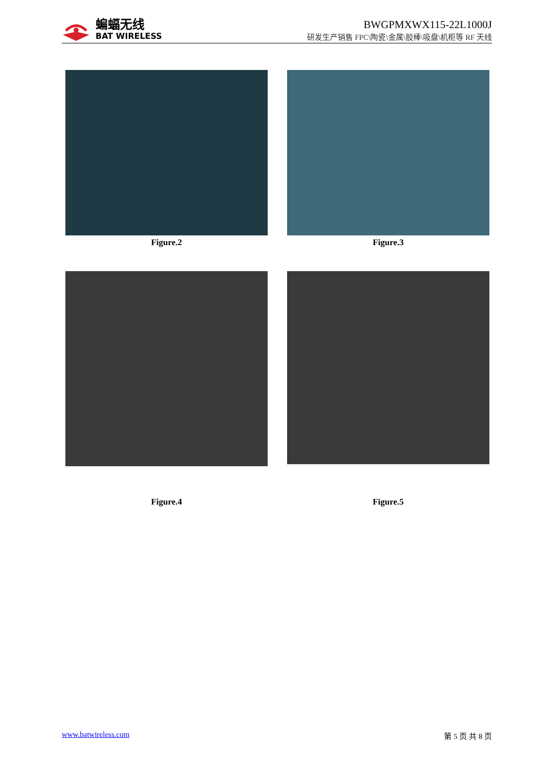蝙蝠无线
BAT WIRELESS
BWGPMXWX115-22L1000J
研发生产销售 FPC\陶瓷\金属\胶棒\吸盘\机柜等 RF 天线
Figure.2
Figure.3
Figure.4
Figure.5
www.batwireless.com 第 5 页 共 8 页